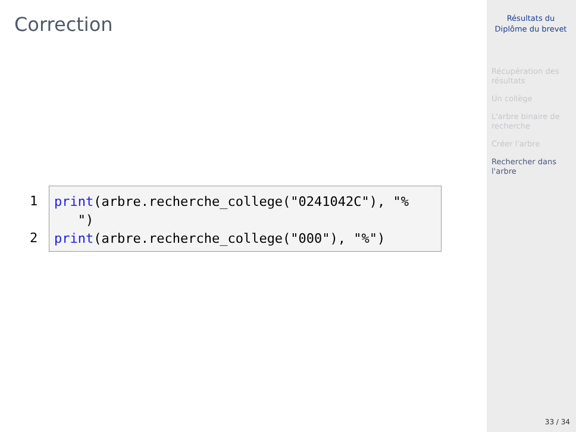Correction
1
2
print(arbre.recherche_college("0241042C"), "%
")
print(arbre.recherche_college("000"), "%")
Résultats du Diplôme du brevet
Récupération des résultats
Un collège
L'arbre binaire de recherche
Créer l'arbre
Rechercher dans l'arbre
33 / 34